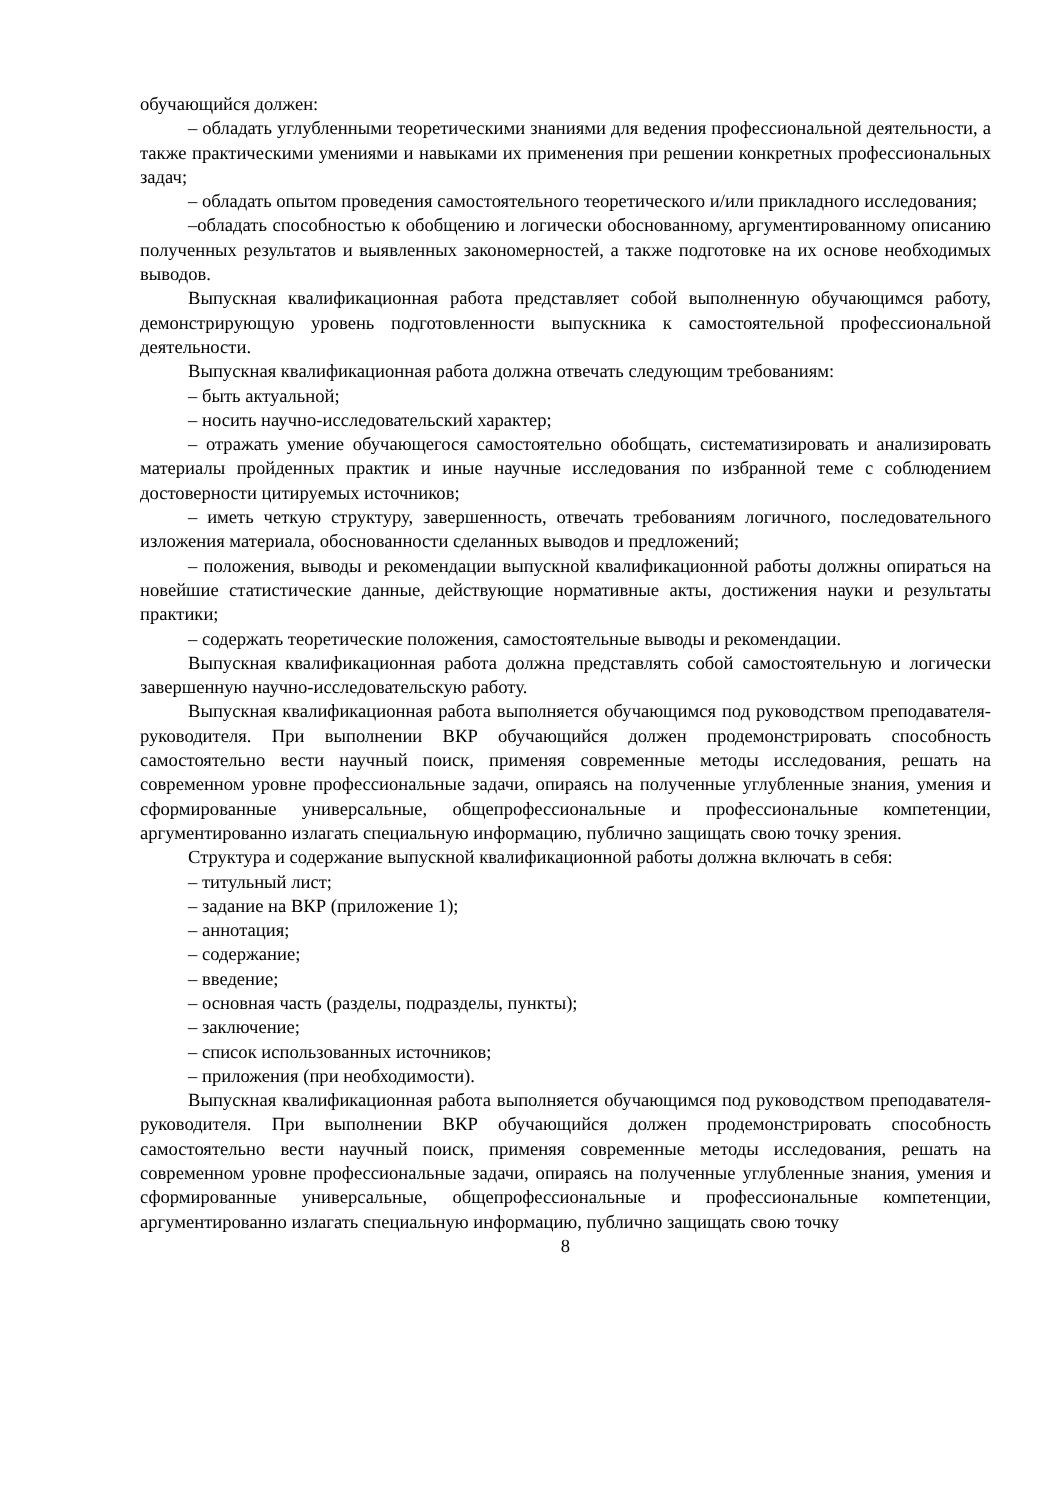обучающийся должен:
– обладать углубленными теоретическими знаниями для ведения профессиональной деятельности, а также практическими умениями и навыками их применения при решении конкретных профессиональных задач;
– обладать опытом проведения самостоятельного теоретического и/или прикладного исследования;
–обладать способностью к обобщению и логически обоснованному, аргументированному описанию полученных результатов и выявленных закономерностей, а также подготовке на их основе необходимых выводов.
Выпускная квалификационная работа представляет собой выполненную обучающимся работу, демонстрирующую уровень подготовленности выпускника к самостоятельной профессиональной деятельности.
Выпускная квалификационная работа должна отвечать следующим требованиям:
– быть актуальной;
– носить научно-исследовательский характер;
– отражать умение обучающегося самостоятельно обобщать, систематизировать и анализировать материалы пройденных практик и иные научные исследования по избранной теме с соблюдением достоверности цитируемых источников;
– иметь четкую структуру, завершенность, отвечать требованиям логичного, последовательного изложения материала, обоснованности сделанных выводов и предложений;
– положения, выводы и рекомендации выпускной квалификационной работы должны опираться на новейшие статистические данные, действующие нормативные акты, достижения науки и результаты практики;
– содержать теоретические положения, самостоятельные выводы и рекомендации.
Выпускная квалификационная работа должна представлять собой самостоятельную и логически завершенную научно-исследовательскую работу.
Выпускная квалификационная работа выполняется обучающимся под руководством преподавателя-руководителя. При выполнении ВКР обучающийся должен продемонстрировать способность самостоятельно вести научный поиск, применяя современные методы исследования, решать на современном уровне профессиональные задачи, опираясь на полученные углубленные знания, умения и сформированные универсальные, общепрофессиональные и профессиональные компетенции, аргументированно излагать специальную информацию, публично защищать свою точку зрения.
Структура и содержание выпускной квалификационной работы должна включать в себя:
– титульный лист;
– задание на ВКР (приложение 1);
– аннотация;
– содержание;
– введение;
– основная часть (разделы, подразделы, пункты);
– заключение;
– список использованных источников;
– приложения (при необходимости).
Выпускная квалификационная работа выполняется обучающимся под руководством преподавателя-руководителя. При выполнении ВКР обучающийся должен продемонстрировать способность самостоятельно вести научный поиск, применяя современные методы исследования, решать на современном уровне профессиональные задачи, опираясь на полученные углубленные знания, умения и сформированные универсальные, общепрофессиональные и профессиональные компетенции, аргументированно излагать специальную информацию, публично защищать свою точку
8